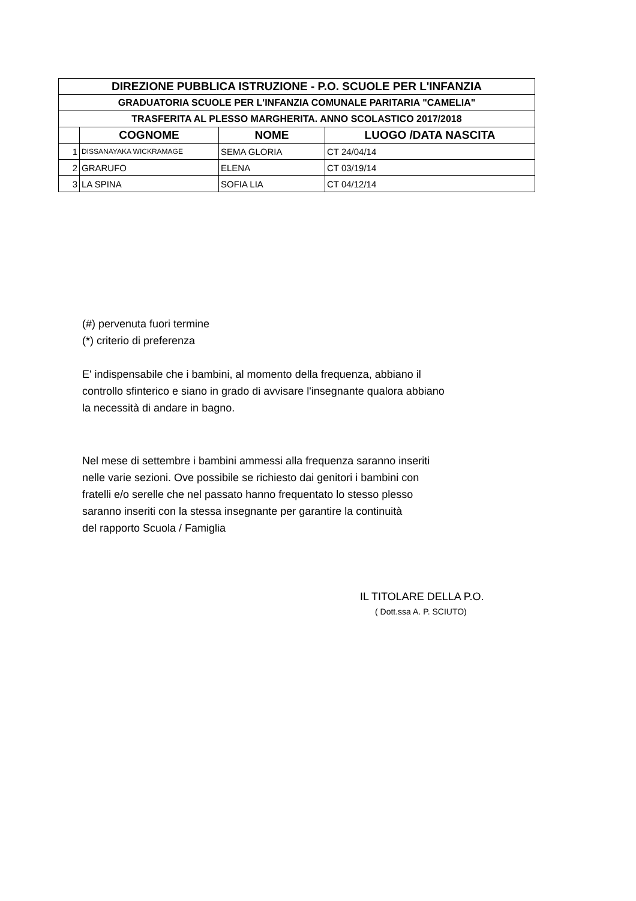| DIREZIONE PUBBLICA ISTRUZIONE - P.O. SCUOLE PER L'INFANZIA | | | |
| GRADUATORIA SCUOLE PER L'INFANZIA COMUNALE PARITARIA "CAMELIA" | | | |
| TRASFERITA AL PLESSO MARGHERITA. ANNO SCOLASTICO 2017/2018 | | | |
| | COGNOME | NOME | LUOGO /DATA NASCITA |
| 1 | DISSANAYAKA WICKRAMAGE | SEMA GLORIA | CT 24/04/14 |
| 2 | GRARUFO | ELENA | CT 03/19/14 |
| 3 | LA SPINA | SOFIA LIA | CT 04/12/14 |
(#) pervenuta fuori termine
(*) criterio di preferenza
E' indispensabile che i bambini, al momento della frequenza, abbiano il
controllo sfinterico e siano in grado di avvisare l'insegnante qualora abbiano
la necessità di andare in bagno.
Nel mese di settembre i bambini ammessi alla frequenza saranno inseriti
nelle varie sezioni. Ove possibile se richiesto dai genitori i bambini con
fratelli e/o serelle che nel passato hanno frequentato lo stesso plesso
saranno inseriti con la stessa insegnante per garantire la continuità
del rapporto Scuola / Famiglia
IL TITOLARE DELLA P.O.
( Dott.ssa A. P. SCIUTO)